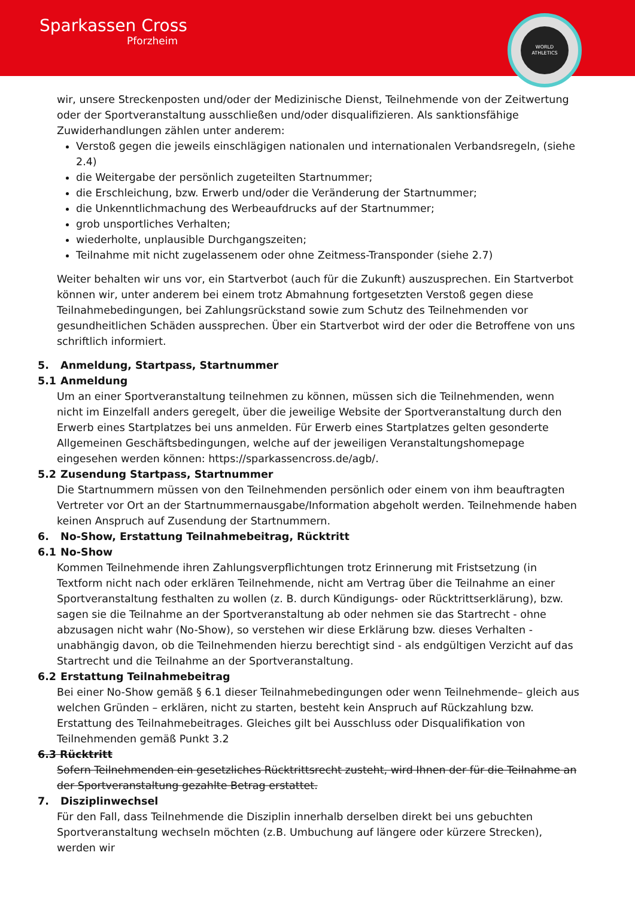Sparkassen Cross
Pforzheim
WORLD
ATHLETICS
wir, unsere Streckenposten und/oder der Medizinische Dienst, Teilnehmende von der Zeitwertung oder der Sportveranstaltung ausschließen und/oder disqualifizieren. Als sanktionsfähige Zuwiderhandlungen zählen unter anderem:
Verstoß gegen die jeweils einschlägigen nationalen und internationalen Verbandsregeln, (siehe 2.4)
die Weitergabe der persönlich zugeteilten Startnummer;
die Erschleichung, bzw. Erwerb und/oder die Veränderung der Startnummer;
die Unkenntlichmachung des Werbeaufdrucks auf der Startnummer;
grob unsportliches Verhalten;
wiederholte, unplausible Durchgangszeiten;
Teilnahme mit nicht zugelassenem oder ohne Zeitmess-Transponder (siehe 2.7)
Weiter behalten wir uns vor, ein Startverbot (auch für die Zukunft) auszusprechen. Ein Startverbot können wir, unter anderem bei einem trotz Abmahnung fortgesetzten Verstoß gegen diese Teilnahmebedingungen, bei Zahlungsrückstand sowie zum Schutz des Teilnehmenden vor gesundheitlichen Schäden aussprechen. Über ein Startverbot wird der oder die Betroffene von uns schriftlich informiert.
5. Anmeldung, Startpass, Startnummer
5.1 Anmeldung
Um an einer Sportveranstaltung teilnehmen zu können, müssen sich die Teilnehmenden, wenn nicht im Einzelfall anders geregelt, über die jeweilige Website der Sportveranstaltung durch den Erwerb eines Startplatzes bei uns anmelden. Für Erwerb eines Startplatzes gelten gesonderte Allgemeinen Geschäftsbedingungen, welche auf der jeweiligen Veranstaltungshomepage eingesehen werden können: https://sparkassencross.de/agb/.
5.2 Zusendung Startpass, Startnummer
Die Startnummern müssen von den Teilnehmenden persönlich oder einem von ihm beauftragten Vertreter vor Ort an der Startnummernausgabe/Information abgeholt werden. Teilnehmende haben keinen Anspruch auf Zusendung der Startnummern.
6. No-Show, Erstattung Teilnahmebeitrag, Rücktritt
6.1 No-Show
Kommen Teilnehmende ihren Zahlungsverpflichtungen trotz Erinnerung mit Fristsetzung (in Textform nicht nach oder erklären Teilnehmende, nicht am Vertrag über die Teilnahme an einer Sportveranstaltung festhalten zu wollen (z. B. durch Kündigungs- oder Rücktrittserklärung), bzw. sagen sie die Teilnahme an der Sportveranstaltung ab oder nehmen sie das Startrecht - ohne abzusagen nicht wahr (No-Show), so verstehen wir diese Erklärung bzw. dieses Verhalten - unabhängig davon, ob die Teilnehmenden hierzu berechtigt sind - als endgültigen Verzicht auf das Startrecht und die Teilnahme an der Sportveranstaltung.
6.2 Erstattung Teilnahmebeitrag
Bei einer No-Show gemäß § 6.1 dieser Teilnahmebedingungen oder wenn Teilnehmende– gleich aus welchen Gründen – erklären, nicht zu starten, besteht kein Anspruch auf Rückzahlung bzw. Erstattung des Teilnahmebeitrages. Gleiches gilt bei Ausschluss oder Disqualifikation von Teilnehmenden gemäß Punkt 3.2
6.3 Rücktritt
Sofern Teilnehmenden ein gesetzliches Rücktrittsrecht zusteht, wird Ihnen der für die Teilnahme an der Sportveranstaltung gezahlte Betrag erstattet.
7. Disziplinwechsel
Für den Fall, dass Teilnehmende die Disziplin innerhalb derselben direkt bei uns gebuchten Sportveranstaltung wechseln möchten (z.B. Umbuchung auf längere oder kürzere Strecken), werden wir